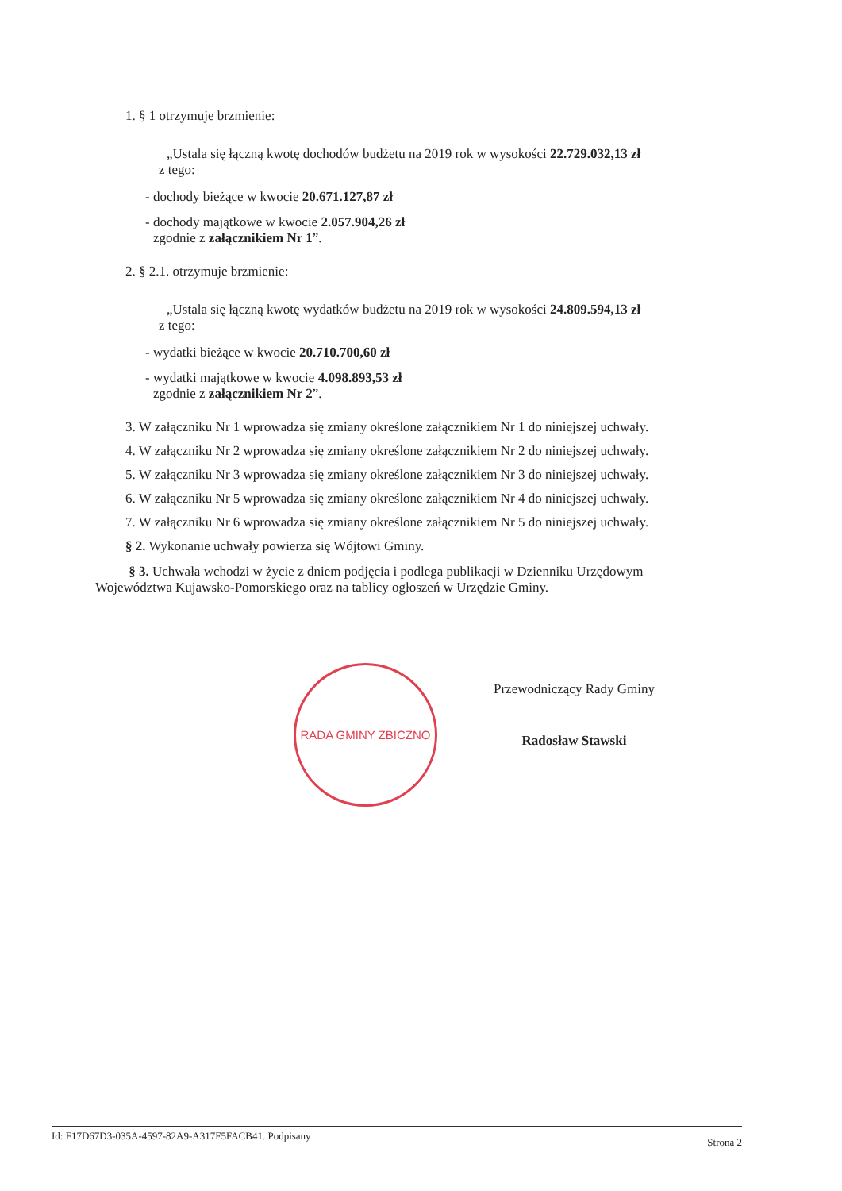1. § 1 otrzymuje brzmienie:
„Ustala się łączną kwotę dochodów budżetu na 2019 rok w wysokości 22.729.032,13 zł
z tego:
- dochody bieżące w kwocie 20.671.127,87 zł
- dochody majątkowe w kwocie 2.057.904,26 zł
zgodnie z załącznikiem Nr 1”.
2. § 2.1. otrzymuje brzmienie:
„Ustala się łączną kwotę wydatków budżetu na 2019 rok w wysokości 24.809.594,13 zł
z tego:
- wydatki bieżące w kwocie 20.710.700,60 zł
- wydatki majątkowe w kwocie 4.098.893,53 zł
zgodnie z załącznikiem Nr 2”.
3. W załączniku Nr 1 wprowadza się zmiany określone załącznikiem Nr 1 do niniejszej uchwały.
4. W załączniku Nr 2 wprowadza się zmiany określone załącznikiem Nr 2 do niniejszej uchwały.
5. W załączniku Nr 3 wprowadza się zmiany określone załącznikiem Nr 3 do niniejszej uchwały.
6. W załączniku Nr 5 wprowadza się zmiany określone załącznikiem Nr 4 do niniejszej uchwały.
7. W załączniku Nr 6 wprowadza się zmiany określone załącznikiem Nr 5 do niniejszej uchwały.
§ 2. Wykonanie uchwały powierza się Wójtowi Gminy.
§ 3. Uchwała wchodzi w życie z dniem podjęcia i podlega publikacji w Dzienniku Urzędowym Województwa Kujawsko-Pomorskiego oraz na tablicy ogłoszeń w Urzędzie Gminy.
RADA GMINY ZBICZNO
Przewodniczący Rady Gminy
Radosław Stawski
Id: F17D67D3-035A-4597-82A9-A317F5FACB41. Podpisany Strona 2